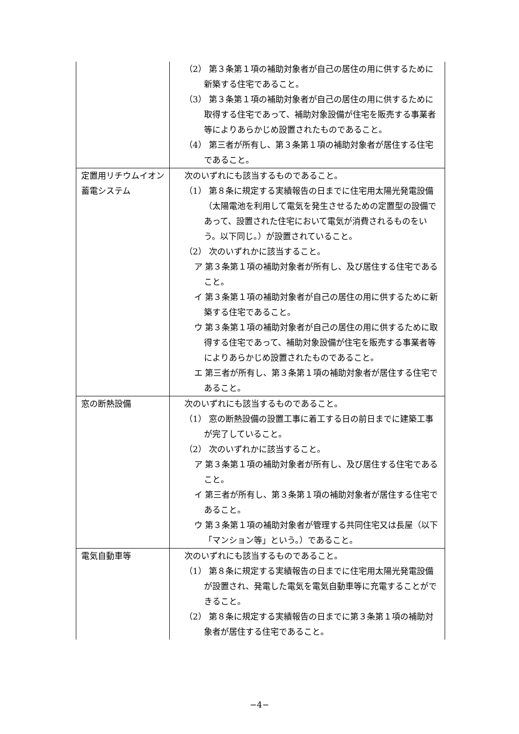| | （2） 第３条第１項の補助対象者が自己の居住の用に供するために新築する住宅であること。 （3） 第３条第１項の補助対象者が自己の居住の用に供するために取得する住宅であって、補助対象設備が住宅を販売する事業者等によりあらかじめ設置されたものであること。 （4） 第三者が所有し、第３条第１項の補助対象者が居住する住宅であること。 |
| 定置用リチウムイオン蓄電システム | 次のいずれにも該当するものであること。 （1） 第８条に規定する実績報告の日までに住宅用太陽光発電設備（太陽電池を利用して電気を発生させるための定置型の設備であって、設置された住宅において電気が消費されるものをいう。以下同じ。）が設置されていること。 （2） 次のいずれかに該当すること。 ア 第３条第１項の補助対象者が所有し、及び居住する住宅であること。 イ 第３条第１項の補助対象者が自己の居住の用に供するために新築する住宅であること。 ウ 第３条第１項の補助対象者が自己の居住の用に供するために取得する住宅であって、補助対象設備が住宅を販売する事業者等によりあらかじめ設置されたものであること。 エ 第三者が所有し、第３条第１項の補助対象者が居住する住宅であること。 |
| 窓の断熱設備 | 次のいずれにも該当するものであること。 （1） 窓の断熱設備の設置工事に着工する日の前日までに建築工事が完了していること。 （2） 次のいずれかに該当すること。 ア 第３条第１項の補助対象者が所有し、及び居住する住宅であること。 イ 第三者が所有し、第３条第１項の補助対象者が居住する住宅であること。 ウ 第３条第１項の補助対象者が管理する共同住宅又は長屋（以下「マンション等」という。）であること。 |
| 電気自動車等 | 次のいずれにも該当するものであること。 （1） 第８条に規定する実績報告の日までに住宅用太陽光発電設備が設置され、発電した電気を電気自動車等に充電することができること。 （2） 第８条に規定する実績報告の日までに第３条第１項の補助対象者が居住する住宅であること。 |
−4−